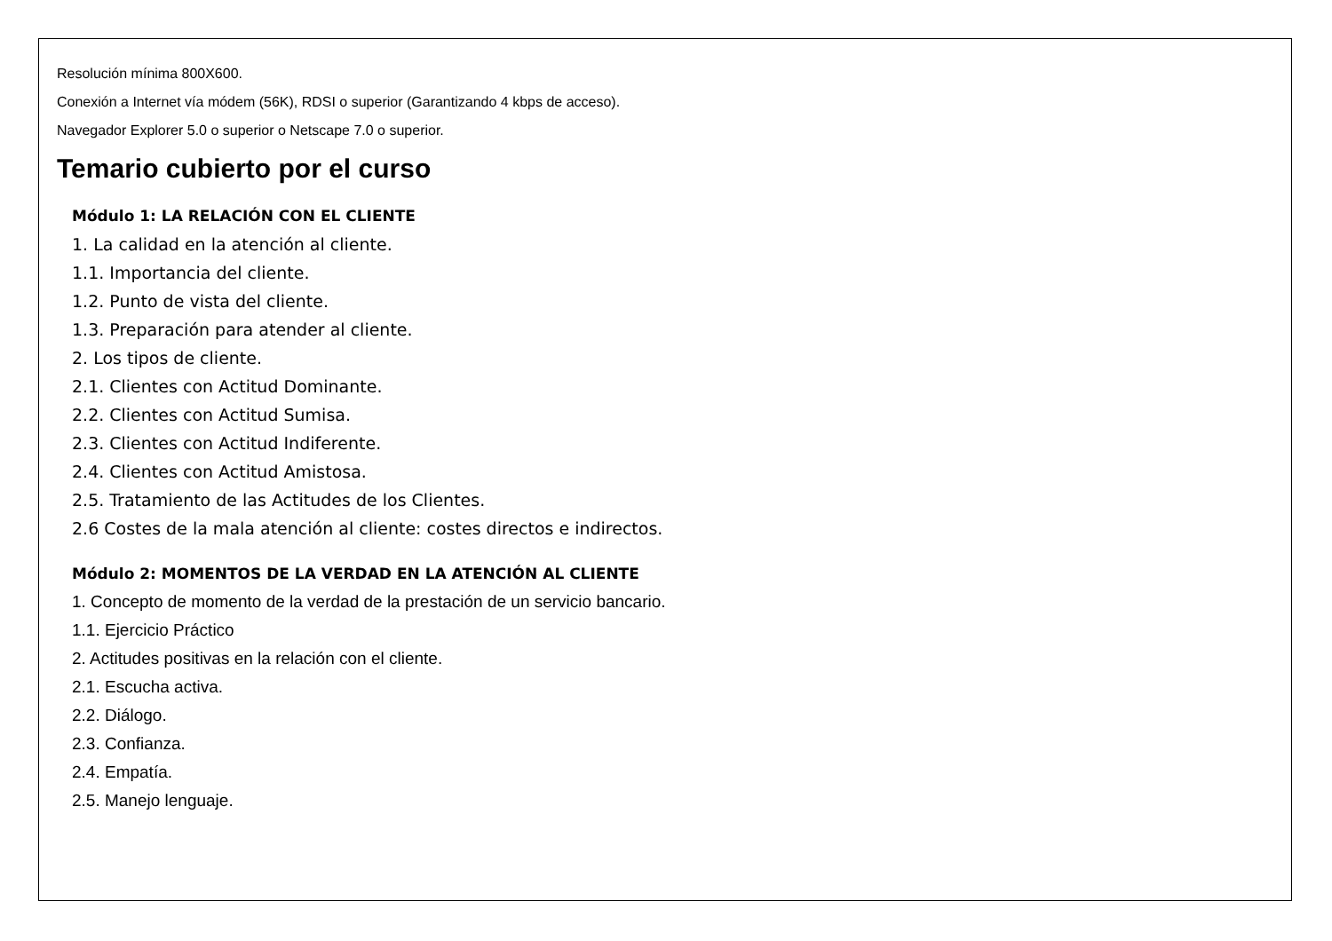Resolución mínima 800X600.
Conexión a Internet vía módem (56K), RDSI o superior (Garantizando 4 kbps de acceso).
Navegador Explorer 5.0 o superior o Netscape 7.0 o superior.
Temario cubierto por el curso
Módulo 1: LA RELACIÓN CON EL CLIENTE
1. La calidad en la atención al cliente.
1.1. Importancia del cliente.
1.2. Punto de vista del cliente.
1.3. Preparación para atender al cliente.
2. Los tipos de cliente.
2.1. Clientes con Actitud Dominante.
2.2. Clientes con Actitud Sumisa.
2.3. Clientes con Actitud Indiferente.
2.4. Clientes con Actitud Amistosa.
2.5. Tratamiento de las Actitudes de los Clientes.
2.6 Costes de la mala atención al cliente: costes directos e indirectos.
Módulo 2: MOMENTOS DE LA VERDAD EN LA ATENCIÓN AL CLIENTE
1. Concepto de momento de la verdad de la prestación de un servicio bancario.
1.1. Ejercicio Práctico
2. Actitudes positivas en la relación con el cliente.
2.1. Escucha activa.
2.2. Diálogo.
2.3. Confianza.
2.4. Empatía.
2.5. Manejo lenguaje.